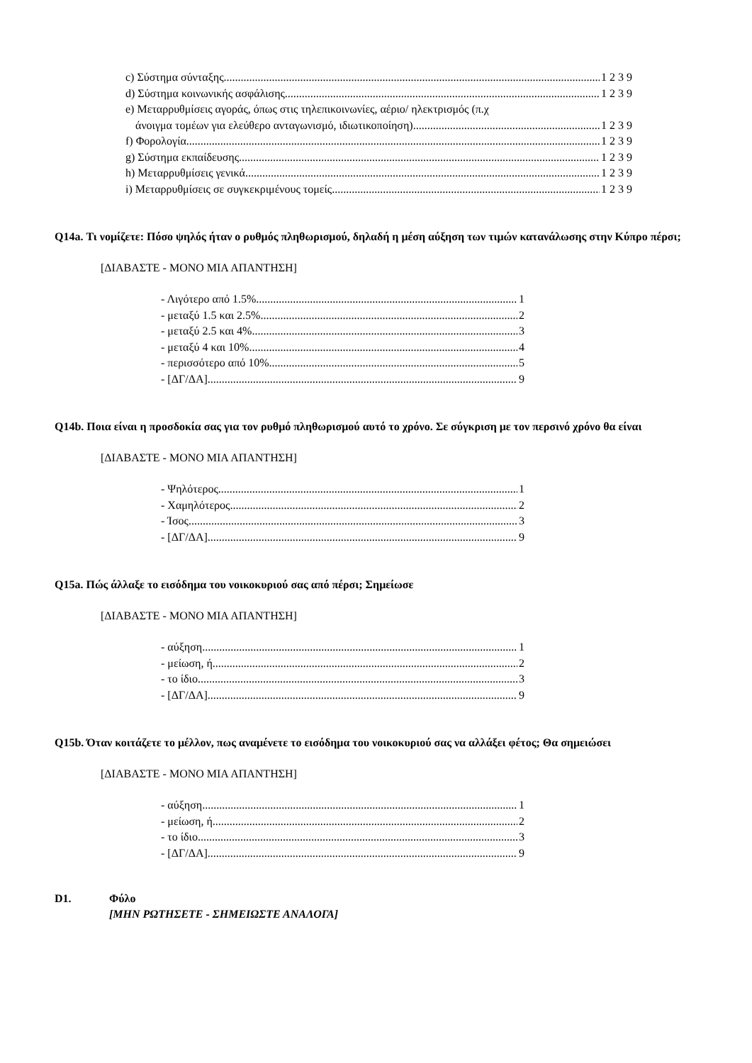c) Σύστημα σύνταξης 1 2 3 9
d) Σύστημα κοινωνικής ασφάλισης 1 2 3 9
e) Μεταρρυθμίσεις αγοράς, όπως στις τηλεπικοινωνίες, αέριο/ ηλεκτρισμός (π.χ
άνοιγμα τομέων για ελεύθερο ανταγωνισμό, ιδιωτικοποίηση) 1 2 3 9
f) Φορολογία 1 2 3 9
g) Σύστημα εκπαίδευσης 1 2 3 9
h) Μεταρρυθμίσεις γενικά 1 2 3 9
i) Μεταρρυθμίσεις σε συγκεκριμένους τομείς 1 2 3 9
Q14a. Τι νομίζετε: Πόσο ψηλός ήταν ο ρυθμός πληθωρισμού, δηλαδή η μέση αύξηση των τιμών κατανάλωσης στην Κύπρο πέρσι;
[ΔΙΑΒΑΣΤΕ - ΜΟΝΟ ΜΙΑ ΑΠΑΝΤΗΣΗ]
- Λιγότερο από 1.5% 1
- μεταξύ 1.5 και 2.5% 2
- μεταξύ 2.5 και 4% 3
- μεταξύ 4 και 10% 4
- περισσότερο από 10% 5
- [ΔΓ/ΔΑ] 9
Q14b. Ποια είναι η προσδοκία σας για τον ρυθμό πληθωρισμού αυτό το χρόνο. Σε σύγκριση με τον περσινό χρόνο θα είναι
[ΔΙΑΒΑΣΤΕ - ΜΟΝΟ ΜΙΑ ΑΠΑΝΤΗΣΗ]
- Ψηλότερος 1
- Χαμηλότερος 2
- Ίσος 3
- [ΔΓ/ΔΑ] 9
Q15a. Πώς άλλαξε το εισόδημα του νοικοκυριού σας από πέρσι; Σημείωσε
[ΔΙΑΒΑΣΤΕ - ΜΟΝΟ ΜΙΑ ΑΠΑΝΤΗΣΗ]
- αύξηση 1
- μείωση, ή 2
- το ίδιο 3
- [ΔΓ/ΔΑ] 9
Q15b. Όταν κοιτάζετε το μέλλον, πως αναμένετε το εισόδημα του νοικοκυριού σας να αλλάξει φέτος; Θα σημειώσει
[ΔΙΑΒΑΣΤΕ - ΜΟΝΟ ΜΙΑ ΑΠΑΝΤΗΣΗ]
- αύξηση 1
- μείωση, ή 2
- το ίδιο 3
- [ΔΓ/ΔΑ] 9
D1. Φύλο
[ΜΗΝ ΡΩΤΗΣΕΤΕ - ΣΗΜΕΙΩΣΤΕ ΑΝΑΛΟΓΑ]